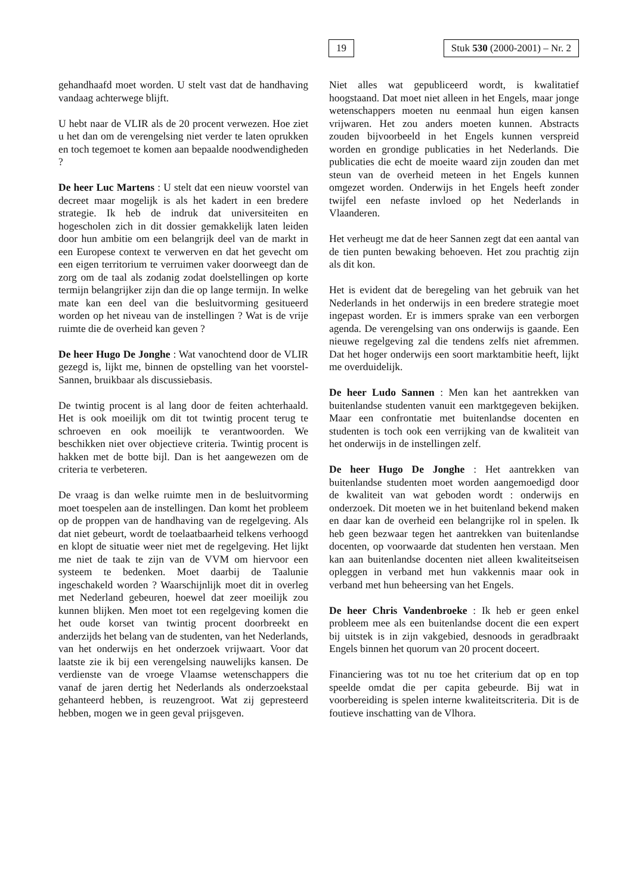19 Stuk 530 (2000-2001) – Nr. 2
gehandhaafd moet worden. U stelt vast dat de handhaving vandaag achterwege blijft.
U hebt naar de VLIR als de 20 procent verwezen. Hoe ziet u het dan om de verengelsing niet verder te laten oprukken en toch tegemoet te komen aan bepaalde noodwendigheden ?
De heer Luc Martens : U stelt dat een nieuw voorstel van decreet maar mogelijk is als het kadert in een bredere strategie. Ik heb de indruk dat universiteiten en hogescholen zich in dit dossier gemakkelijk laten leiden door hun ambitie om een belangrijk deel van de markt in een Europese context te verwerven en dat het gevecht om een eigen territorium te verruimen vaker doorweegt dan de zorg om de taal als zodanig zodat doelstellingen op korte termijn belangrijker zijn dan die op lange termijn. In welke mate kan een deel van die besluitvorming gesitueerd worden op het niveau van de instellingen ? Wat is de vrije ruimte die de overheid kan geven ?
De heer Hugo De Jonghe : Wat vanochtend door de VLIR gezegd is, lijkt me, binnen de opstelling van het voorstel-Sannen, bruikbaar als discussiebasis.
De twintig procent is al lang door de feiten achterhaald. Het is ook moeilijk om dit tot twintig procent terug te schroeven en ook moeilijk te verantwoorden. We beschikken niet over objectieve criteria. Twintig procent is hakken met de botte bijl. Dan is het aangewezen om de criteria te verbeteren.
De vraag is dan welke ruimte men in de besluitvorming moet toespelen aan de instellingen. Dan komt het probleem op de proppen van de handhaving van de regelgeving. Als dat niet gebeurt, wordt de toelaatbaarheid telkens verhoogd en klopt de situatie weer niet met de regelgeving. Het lijkt me niet de taak te zijn van de VVM om hiervoor een systeem te bedenken. Moet daarbij de Taalunie ingeschakeld worden ? Waarschijnlijk moet dit in overleg met Nederland gebeuren, hoewel dat zeer moeilijk zou kunnen blijken. Men moet tot een regelgeving komen die het oude korset van twintig procent doorbreekt en anderzijds het belang van de studenten, van het Nederlands, van het onderwijs en het onderzoek vrijwaart. Voor dat laatste zie ik bij een verengelsing nauwelijks kansen. De verdienste van de vroege Vlaamse wetenschappers die vanaf de jaren dertig het Nederlands als onderzoekstaal gehanteerd hebben, is reuzengroot. Wat zij gepresteerd hebben, mogen we in geen geval prijsgeven.
Niet alles wat gepubliceerd wordt, is kwalitatief hoogstaand. Dat moet niet alleen in het Engels, maar jonge wetenschappers moeten nu eenmaal hun eigen kansen vrijwaren. Het zou anders moeten kunnen. Abstracts zouden bijvoorbeeld in het Engels kunnen verspreid worden en grondige publicaties in het Nederlands. Die publicaties die echt de moeite waard zijn zouden dan met steun van de overheid meteen in het Engels kunnen omgezet worden. Onderwijs in het Engels heeft zonder twijfel een nefaste invloed op het Nederlands in Vlaanderen.
Het verheugt me dat de heer Sannen zegt dat een aantal van de tien punten bewaking behoeven. Het zou prachtig zijn als dit kon.
Het is evident dat de beregeling van het gebruik van het Nederlands in het onderwijs in een bredere strategie moet ingepast worden. Er is immers sprake van een verborgen agenda. De verengelsing van ons onderwijs is gaande. Een nieuwe regelgeving zal die tendens zelfs niet afremmen. Dat het hoger onderwijs een soort marktambitie heeft, lijkt me overduidelijk.
De heer Ludo Sannen : Men kan het aantrekken van buitenlandse studenten vanuit een marktgegeven bekijken. Maar een confrontatie met buitenlandse docenten en studenten is toch ook een verrijking van de kwaliteit van het onderwijs in de instellingen zelf.
De heer Hugo De Jonghe : Het aantrekken van buitenlandse studenten moet worden aangemoedigd door de kwaliteit van wat geboden wordt : onderwijs en onderzoek. Dit moeten we in het buitenland bekend maken en daar kan de overheid een belangrijke rol in spelen. Ik heb geen bezwaar tegen het aantrekken van buitenlandse docenten, op voorwaarde dat studenten hen verstaan. Men kan aan buitenlandse docenten niet alleen kwaliteitseisen opleggen in verband met hun vakkennis maar ook in verband met hun beheersing van het Engels.
De heer Chris Vandenbroeke : Ik heb er geen enkel probleem mee als een buitenlandse docent die een expert bij uitstek is in zijn vakgebied, desnoods in geradbraakt Engels binnen het quorum van 20 procent doceert.
Financiering was tot nu toe het criterium dat op en top speelde omdat die per capita gebeurde. Bij wat in voorbereiding is spelen interne kwaliteitscriteria. Dit is de foutieve inschatting van de Vlhora.